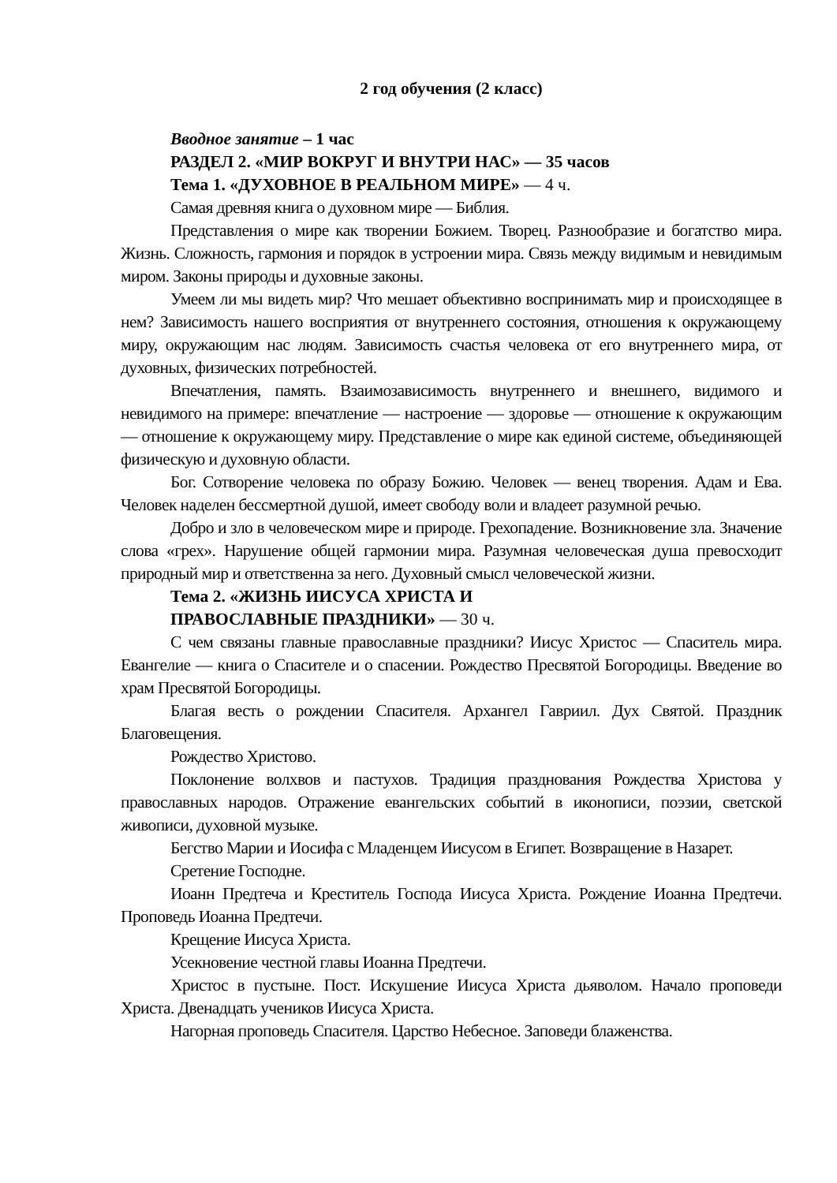2 год обучения (2 класс)
Вводное занятие – 1 час
РАЗДЕЛ 2. «МИР ВОКРУГ И ВНУТРИ НАС» — 35 часов
Тема 1. «ДУХОВНОЕ В РЕАЛЬНОМ МИРЕ» — 4 ч.
Самая древняя книга о духовном мире — Библия.
Представления о мире как творении Божием. Творец. Разнообразие и богатство мира. Жизнь. Сложность, гармония и порядок в устроении мира. Связь между видимым и невидимым миром. Законы природы и духовные законы.
Умеем ли мы видеть мир? Что мешает объективно воспринимать мир и происходящее в нем? Зависимость нашего восприятия от внутреннего состояния, отношения к окружающему миру, окружающим нас людям. Зависимость счастья человека от его внутреннего мира, от духовных, физических потребностей.
Впечатления, память. Взаимозависимость внутреннего и внешнего, видимого и невидимого на примере: впечатление — настроение — здоровье — отношение к окружающим — отношение к окружающему миру. Представление о мире как единой системе, объединяющей физическую и духовную области.
Бог. Сотворение человека по образу Божию. Человек — венец творения. Адам и Ева. Человек наделен бессмертной душой, имеет свободу воли и владеет разумной речью.
Добро и зло в человеческом мире и природе. Грехопадение. Возникновение зла. Значение слова «грех». Нарушение общей гармонии мира. Разумная человеческая душа превосходит природный мир и ответственна за него. Духовный смысл человеческой жизни.
Тема 2. «ЖИЗНЬ ИИСУСА ХРИСТА И
ПРАВОСЛАВНЫЕ ПРАЗДНИКИ» — 30 ч.
С чем связаны главные православные праздники? Иисус Христос — Спаситель мира. Евангелие — книга о Спасителе и о спасении. Рождество Пресвятой Богородицы. Введение во храм Пресвятой Богородицы.
Благая весть о рождении Спасителя. Архангел Гавриил. Дух Святой. Праздник Благовещения.
Рождество Христово.
Поклонение волхвов и пастухов. Традиция празднования Рождества Христова у православных народов. Отражение евангельских событий в иконописи, поэзии, светской живописи, духовной музыке.
Бегство Марии и Иосифа с Младенцем Иисусом в Египет. Возвращение в Назарет.
Сретение Господне.
Иоанн Предтеча и Креститель Господа Иисуса Христа. Рождение Иоанна Предтечи. Проповедь Иоанна Предтечи.
Крещение Иисуса Христа.
Усекновение честной главы Иоанна Предтечи.
Христос в пустыне. Пост. Искушение Иисуса Христа дьяволом. Начало проповеди Христа. Двенадцать учеников Иисуса Христа.
Нагорная проповедь Спасителя. Царство Небесное. Заповеди блаженства.